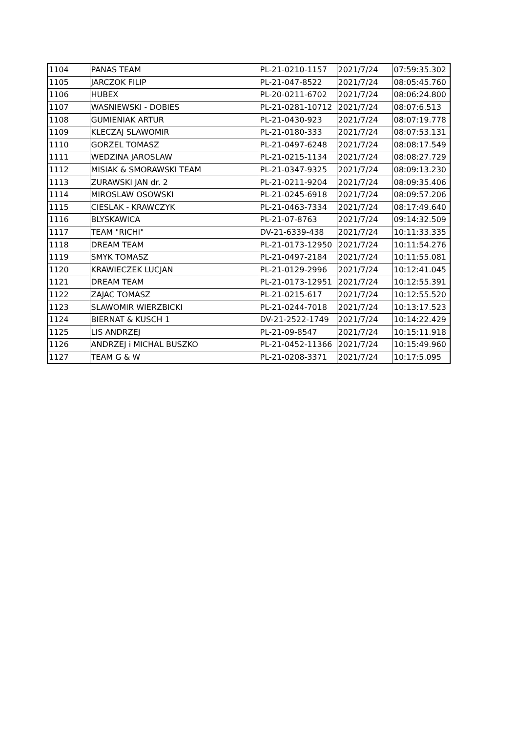| 1104 | PANAS TEAM | PL-21-0210-1157 | 2021/7/24 | 07:59:35.302 |
| 1105 | JARCZOK FILIP | PL-21-047-8522 | 2021/7/24 | 08:05:45.760 |
| 1106 | HUBEX | PL-20-0211-6702 | 2021/7/24 | 08:06:24.800 |
| 1107 | WASNIEWSKI - DOBIES | PL-21-0281-10712 | 2021/7/24 | 08:07:6.513 |
| 1108 | GUMIENIAK ARTUR | PL-21-0430-923 | 2021/7/24 | 08:07:19.778 |
| 1109 | KLECZAJ SLAWOMIR | PL-21-0180-333 | 2021/7/24 | 08:07:53.131 |
| 1110 | GORZEL TOMASZ | PL-21-0497-6248 | 2021/7/24 | 08:08:17.549 |
| 1111 | WEDZINA JAROSLAW | PL-21-0215-1134 | 2021/7/24 | 08:08:27.729 |
| 1112 | MISIAK & SMORAWSKI TEAM | PL-21-0347-9325 | 2021/7/24 | 08:09:13.230 |
| 1113 | ZURAWSKI JAN dr. 2 | PL-21-0211-9204 | 2021/7/24 | 08:09:35.406 |
| 1114 | MIROSLAW OSOWSKI | PL-21-0245-6918 | 2021/7/24 | 08:09:57.206 |
| 1115 | CIESLAK - KRAWCZYK | PL-21-0463-7334 | 2021/7/24 | 08:17:49.640 |
| 1116 | BLYSKAWICA | PL-21-07-8763 | 2021/7/24 | 09:14:32.509 |
| 1117 | TEAM "RICHI" | DV-21-6339-438 | 2021/7/24 | 10:11:33.335 |
| 1118 | DREAM TEAM | PL-21-0173-12950 | 2021/7/24 | 10:11:54.276 |
| 1119 | SMYK TOMASZ | PL-21-0497-2184 | 2021/7/24 | 10:11:55.081 |
| 1120 | KRAWIECZEK LUCJAN | PL-21-0129-2996 | 2021/7/24 | 10:12:41.045 |
| 1121 | DREAM TEAM | PL-21-0173-12951 | 2021/7/24 | 10:12:55.391 |
| 1122 | ZAJAC TOMASZ | PL-21-0215-617 | 2021/7/24 | 10:12:55.520 |
| 1123 | SLAWOMIR WIERZBICKI | PL-21-0244-7018 | 2021/7/24 | 10:13:17.523 |
| 1124 | BIERNAT & KUSCH 1 | DV-21-2522-1749 | 2021/7/24 | 10:14:22.429 |
| 1125 | LIS ANDRZEJ | PL-21-09-8547 | 2021/7/24 | 10:15:11.918 |
| 1126 | ANDRZEJ i MICHAL BUSZKO | PL-21-0452-11366 | 2021/7/24 | 10:15:49.960 |
| 1127 | TEAM G & W | PL-21-0208-3371 | 2021/7/24 | 10:17:5.095 |